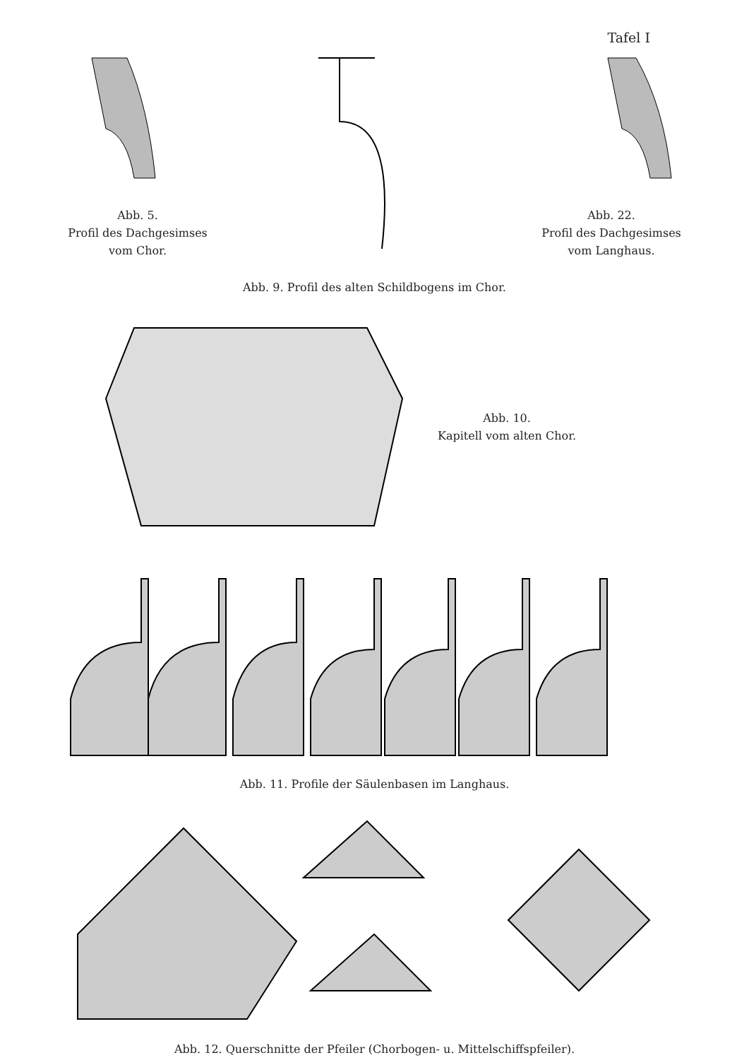Tafel I
Abb. 5.
Profil des Dachgesimses
vom Chor.
Abb. 22.
Profil des Dachgesimses
vom Langhaus.
Abb. 9. Profil des alten Schildbogens im Chor.
Abb. 10.
Kapitell vom alten Chor.
Abb. 11. Profile der Säulenbasen im Langhaus.
Abb. 12. Querschnitte der Pfeiler (Chorbogen- u. Mittelschiffspfeiler).